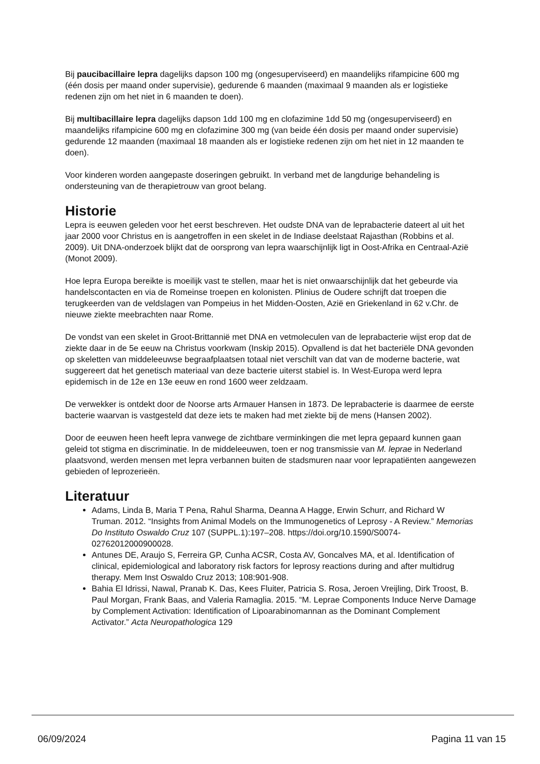Bij paucibacillaire lepra dagelijks dapson 100 mg (ongesuperviseerd) en maandelijks rifampicine 600 mg (één dosis per maand onder supervisie), gedurende 6 maanden (maximaal 9 maanden als er logistieke redenen zijn om het niet in 6 maanden te doen).
Bij multibacillaire lepra dagelijks dapson 1dd 100 mg en clofazimine 1dd 50 mg (ongesuperviseerd) en maandelijks rifampicine 600 mg en clofazimine 300 mg (van beide één dosis per maand onder supervisie) gedurende 12 maanden (maximaal 18 maanden als er logistieke redenen zijn om het niet in 12 maanden te doen).
Voor kinderen worden aangepaste doseringen gebruikt. In verband met de langdurige behandeling is ondersteuning van de therapietrouw van groot belang.
Historie
Lepra is eeuwen geleden voor het eerst beschreven. Het oudste DNA van de leprabacterie dateert al uit het jaar 2000 voor Christus en is aangetroffen in een skelet in de Indiase deelstaat Rajasthan (Robbins et al. 2009). Uit DNA-onderzoek blijkt dat de oorsprong van lepra waarschijnlijk ligt in Oost-Afrika en Centraal-Azië (Monot 2009).
Hoe lepra Europa bereikte is moeilijk vast te stellen, maar het is niet onwaarschijnlijk dat het gebeurde via handelscontacten en via de Romeinse troepen en kolonisten. Plinius de Oudere schrijft dat troepen die terugkeerden van de veldslagen van Pompeius in het Midden-Oosten, Azië en Griekenland in 62 v.Chr. de nieuwe ziekte meebrachten naar Rome.
De vondst van een skelet in Groot-Brittannië met DNA en vetmoleculen van de leprabacterie wijst erop dat de ziekte daar in de 5e eeuw na Christus voorkwam (Inskip 2015). Opvallend is dat het bacteriële DNA gevonden op skeletten van middeleeuwse begraafplaatsen totaal niet verschilt van dat van de moderne bacterie, wat suggereert dat het genetisch materiaal van deze bacterie uiterst stabiel is. In West-Europa werd lepra epidemisch in de 12e en 13e eeuw en rond 1600 weer zeldzaam.
De verwekker is ontdekt door de Noorse arts Armauer Hansen in 1873. De leprabacterie is daarmee de eerste bacterie waarvan is vastgesteld dat deze iets te maken had met ziekte bij de mens (Hansen 2002).
Door de eeuwen heen heeft lepra vanwege de zichtbare verminkingen die met lepra gepaard kunnen gaan geleid tot stigma en discriminatie. In de middeleeuwen, toen er nog transmissie van M. leprae in Nederland plaatsvond, werden mensen met lepra verbannen buiten de stadsmuren naar voor leprapatiënten aangewezen gebieden of leprozerieën.
Literatuur
Adams, Linda B, Maria T Pena, Rahul Sharma, Deanna A Hagge, Erwin Schurr, and Richard W Truman. 2012. “Insights from Animal Models on the Immunogenetics of Leprosy - A Review.” Memorias Do Instituto Oswaldo Cruz 107 (SUPPL.1):197–208. https://doi.org/10.1590/S0074-02762012000900028.
Antunes DE, Araujo S, Ferreira GP, Cunha ACSR, Costa AV, Goncalves MA, et al. Identification of clinical, epidemiological and laboratory risk factors for leprosy reactions during and after multidrug therapy. Mem Inst Oswaldo Cruz 2013; 108:901-908.
Bahia El Idrissi, Nawal, Pranab K. Das, Kees Fluiter, Patricia S. Rosa, Jeroen Vreijling, Dirk Troost, B. Paul Morgan, Frank Baas, and Valeria Ramaglia. 2015. “M. Leprae Components Induce Nerve Damage by Complement Activation: Identification of Lipoarabinomannan as the Dominant Complement Activator.” Acta Neuropathologica 129
06/09/2024 Pagina 11 van 15